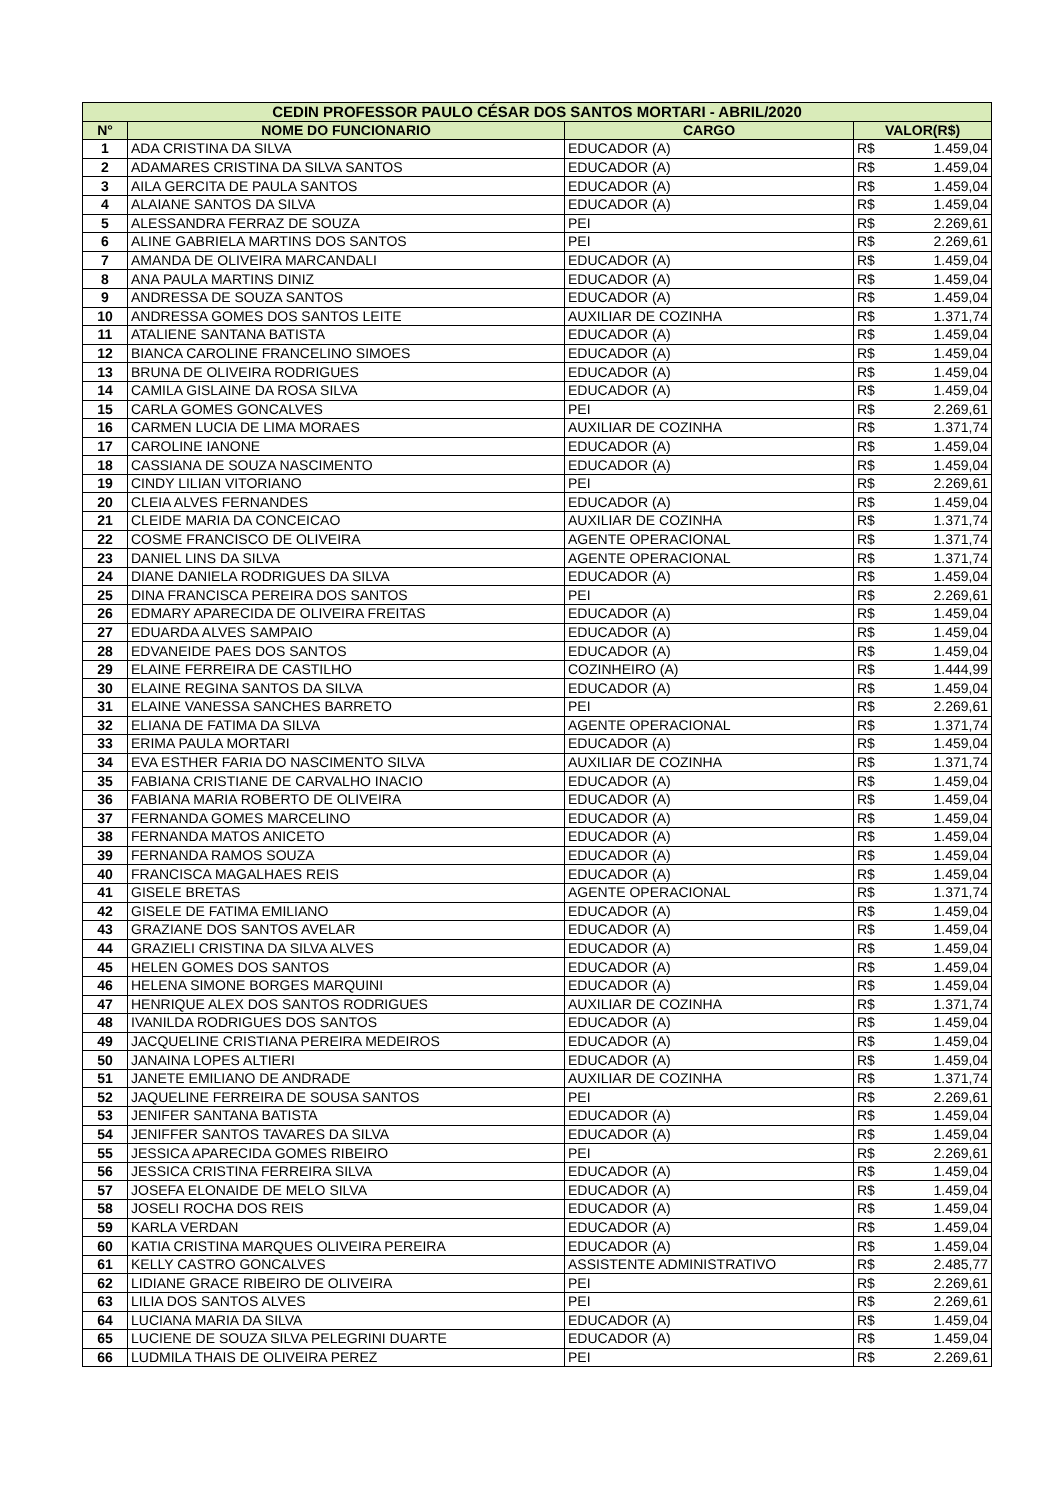| CEDIN PROFESSOR PAULO CÉSAR DOS SANTOS MORTARI - ABRIL/2020 | | | | |
| --- | --- | --- | --- | --- |
| N° | NOME DO FUNCIONARIO | CARGO | VALOR(R$) | |
| 1 | ADA CRISTINA DA SILVA | EDUCADOR (A) | R$ | 1.459,04 |
| 2 | ADAMARES CRISTINA DA SILVA SANTOS | EDUCADOR (A) | R$ | 1.459,04 |
| 3 | AILA GERCITA DE PAULA SANTOS | EDUCADOR (A) | R$ | 1.459,04 |
| 4 | ALAIANE SANTOS DA SILVA | EDUCADOR (A) | R$ | 1.459,04 |
| 5 | ALESSANDRA FERRAZ DE SOUZA | PEI | R$ | 2.269,61 |
| 6 | ALINE GABRIELA MARTINS DOS SANTOS | PEI | R$ | 2.269,61 |
| 7 | AMANDA DE OLIVEIRA MARCANDALI | EDUCADOR (A) | R$ | 1.459,04 |
| 8 | ANA PAULA MARTINS DINIZ | EDUCADOR (A) | R$ | 1.459,04 |
| 9 | ANDRESSA DE SOUZA SANTOS | EDUCADOR (A) | R$ | 1.459,04 |
| 10 | ANDRESSA GOMES DOS SANTOS LEITE | AUXILIAR DE COZINHA | R$ | 1.371,74 |
| 11 | ATALIENE SANTANA BATISTA | EDUCADOR (A) | R$ | 1.459,04 |
| 12 | BIANCA CAROLINE FRANCELINO SIMOES | EDUCADOR (A) | R$ | 1.459,04 |
| 13 | BRUNA DE OLIVEIRA RODRIGUES | EDUCADOR (A) | R$ | 1.459,04 |
| 14 | CAMILA GISLAINE DA ROSA SILVA | EDUCADOR (A) | R$ | 1.459,04 |
| 15 | CARLA GOMES GONCALVES | PEI | R$ | 2.269,61 |
| 16 | CARMEN LUCIA DE LIMA MORAES | AUXILIAR DE COZINHA | R$ | 1.371,74 |
| 17 | CAROLINE IANONE | EDUCADOR (A) | R$ | 1.459,04 |
| 18 | CASSIANA DE SOUZA NASCIMENTO | EDUCADOR (A) | R$ | 1.459,04 |
| 19 | CINDY LILIAN VITORIANO | PEI | R$ | 2.269,61 |
| 20 | CLEIA ALVES FERNANDES | EDUCADOR (A) | R$ | 1.459,04 |
| 21 | CLEIDE MARIA DA CONCEICAO | AUXILIAR DE COZINHA | R$ | 1.371,74 |
| 22 | COSME FRANCISCO DE OLIVEIRA | AGENTE OPERACIONAL | R$ | 1.371,74 |
| 23 | DANIEL LINS DA SILVA | AGENTE OPERACIONAL | R$ | 1.371,74 |
| 24 | DIANE DANIELA RODRIGUES DA SILVA | EDUCADOR (A) | R$ | 1.459,04 |
| 25 | DINA FRANCISCA PEREIRA DOS SANTOS | PEI | R$ | 2.269,61 |
| 26 | EDMARY APARECIDA DE OLIVEIRA FREITAS | EDUCADOR (A) | R$ | 1.459,04 |
| 27 | EDUARDA ALVES SAMPAIO | EDUCADOR (A) | R$ | 1.459,04 |
| 28 | EDVANEIDE PAES DOS SANTOS | EDUCADOR (A) | R$ | 1.459,04 |
| 29 | ELAINE FERREIRA DE CASTILHO | COZINHEIRO (A) | R$ | 1.444,99 |
| 30 | ELAINE REGINA SANTOS DA SILVA | EDUCADOR (A) | R$ | 1.459,04 |
| 31 | ELAINE VANESSA SANCHES BARRETO | PEI | R$ | 2.269,61 |
| 32 | ELIANA DE FATIMA DA SILVA | AGENTE OPERACIONAL | R$ | 1.371,74 |
| 33 | ERIMA PAULA MORTARI | EDUCADOR (A) | R$ | 1.459,04 |
| 34 | EVA ESTHER FARIA DO NASCIMENTO SILVA | AUXILIAR DE COZINHA | R$ | 1.371,74 |
| 35 | FABIANA CRISTIANE DE CARVALHO INACIO | EDUCADOR (A) | R$ | 1.459,04 |
| 36 | FABIANA MARIA ROBERTO DE OLIVEIRA | EDUCADOR (A) | R$ | 1.459,04 |
| 37 | FERNANDA GOMES MARCELINO | EDUCADOR (A) | R$ | 1.459,04 |
| 38 | FERNANDA MATOS ANICETO | EDUCADOR (A) | R$ | 1.459,04 |
| 39 | FERNANDA RAMOS SOUZA | EDUCADOR (A) | R$ | 1.459,04 |
| 40 | FRANCISCA MAGALHAES REIS | EDUCADOR (A) | R$ | 1.459,04 |
| 41 | GISELE BRETAS | AGENTE OPERACIONAL | R$ | 1.371,74 |
| 42 | GISELE DE FATIMA EMILIANO | EDUCADOR (A) | R$ | 1.459,04 |
| 43 | GRAZIANE DOS SANTOS AVELAR | EDUCADOR (A) | R$ | 1.459,04 |
| 44 | GRAZIELI CRISTINA DA SILVA ALVES | EDUCADOR (A) | R$ | 1.459,04 |
| 45 | HELEN GOMES DOS SANTOS | EDUCADOR (A) | R$ | 1.459,04 |
| 46 | HELENA SIMONE BORGES MARQUINI | EDUCADOR (A) | R$ | 1.459,04 |
| 47 | HENRIQUE ALEX DOS SANTOS RODRIGUES | AUXILIAR DE COZINHA | R$ | 1.371,74 |
| 48 | IVANILDA RODRIGUES DOS SANTOS | EDUCADOR (A) | R$ | 1.459,04 |
| 49 | JACQUELINE CRISTIANA PEREIRA MEDEIROS | EDUCADOR (A) | R$ | 1.459,04 |
| 50 | JANAINA LOPES ALTIERI | EDUCADOR (A) | R$ | 1.459,04 |
| 51 | JANETE EMILIANO DE ANDRADE | AUXILIAR DE COZINHA | R$ | 1.371,74 |
| 52 | JAQUELINE FERREIRA DE SOUSA SANTOS | PEI | R$ | 2.269,61 |
| 53 | JENIFER SANTANA BATISTA | EDUCADOR (A) | R$ | 1.459,04 |
| 54 | JENIFFER SANTOS TAVARES DA SILVA | EDUCADOR (A) | R$ | 1.459,04 |
| 55 | JESSICA APARECIDA GOMES RIBEIRO | PEI | R$ | 2.269,61 |
| 56 | JESSICA CRISTINA FERREIRA SILVA | EDUCADOR (A) | R$ | 1.459,04 |
| 57 | JOSEFA ELONAIDE DE MELO SILVA | EDUCADOR (A) | R$ | 1.459,04 |
| 58 | JOSELI ROCHA DOS REIS | EDUCADOR (A) | R$ | 1.459,04 |
| 59 | KARLA VERDAN | EDUCADOR (A) | R$ | 1.459,04 |
| 60 | KATIA CRISTINA MARQUES OLIVEIRA PEREIRA | EDUCADOR (A) | R$ | 1.459,04 |
| 61 | KELLY CASTRO GONCALVES | ASSISTENTE ADMINISTRATIVO | R$ | 2.485,77 |
| 62 | LIDIANE GRACE RIBEIRO DE OLIVEIRA | PEI | R$ | 2.269,61 |
| 63 | LILIA DOS SANTOS ALVES | PEI | R$ | 2.269,61 |
| 64 | LUCIANA MARIA DA SILVA | EDUCADOR (A) | R$ | 1.459,04 |
| 65 | LUCIENE DE SOUZA SILVA PELEGRINI DUARTE | EDUCADOR (A) | R$ | 1.459,04 |
| 66 | LUDMILA THAIS DE OLIVEIRA PEREZ | PEI | R$ | 2.269,61 |